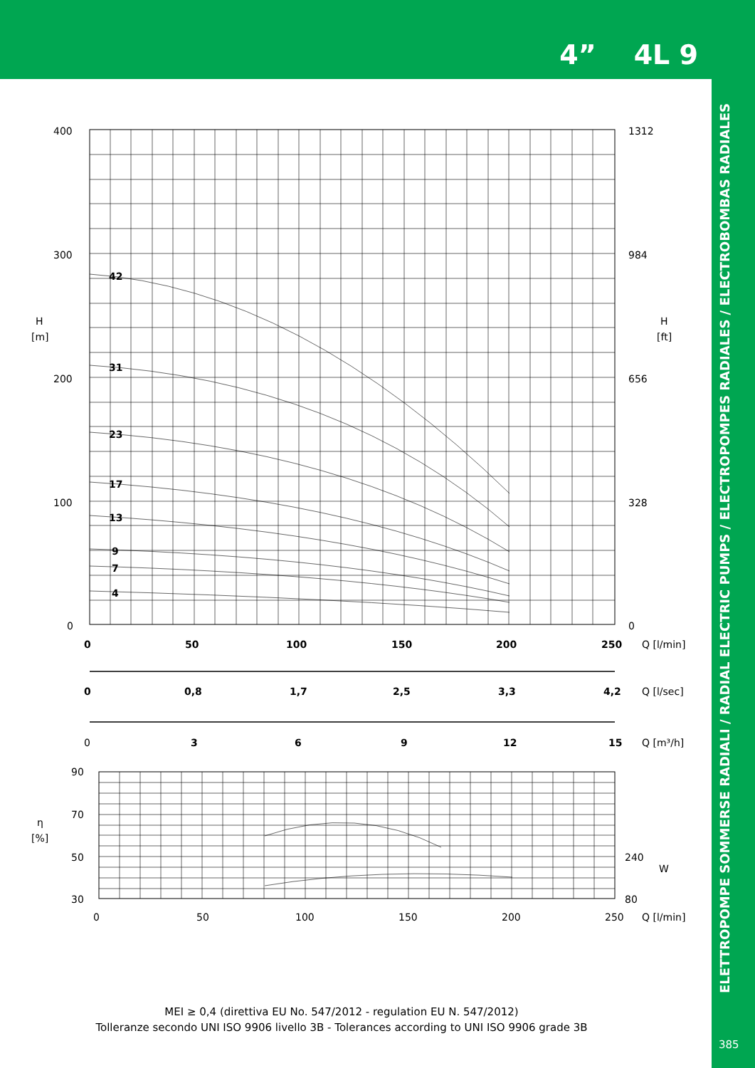4” 4L 9
ELETTROPOMPE SOMMERSE RADIALI / RADIAL ELECTRIC PUMPS / ELECTROPOMPES RADIALES / ELECTROBOMBAS RADIALES
400
300
200
100
0
1312
984
656
328
0
H
[m]
H
[ft]
42
31
23
17
13
9
7
4
0
50
100
150
200
250
0
0,8
1,7
2,5
3,3
4,2
3
6
9
12
15
0
Q [l/min]
Q [l/sec]
Q [m³/h]
90
70
50
30
η
[%]
240
80
W
0
50
100
150
200
250
Q [l/min]
MEI ≥ 0,4 (direttiva EU No. 547/2012 - regulation EU N. 547/2012)
Tolleranze secondo UNI ISO 9906 livello 3B - Tolerances according to UNI ISO 9906 grade 3B
385